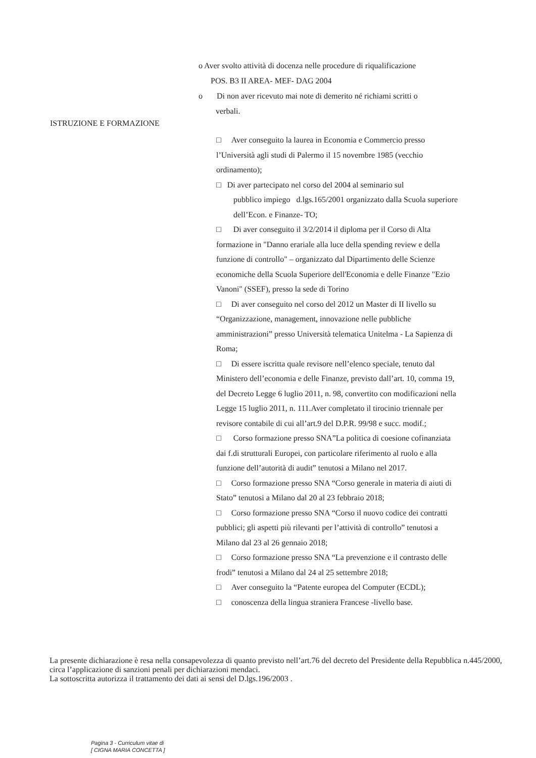o Aver svolto attività di docenza nelle procedure di riqualificazione
POS. B3 II AREA- MEF- DAG 2004
o Di non aver ricevuto mai note di demerito né richiami scritti o
verbali.
ISTRUZIONE E FORMAZIONE
□ Aver conseguito la laurea in Economia e Commercio presso l’Università agli studi di Palermo il 15 novembre 1985 (vecchio ordinamento);
□ Di aver partecipato nel corso del 2004 al seminario sul
pubblico impiego d.lgs.165/2001 organizzato dalla Scuola superiore dell’Econ. e Finanze- TO;
□ Di aver conseguito il 3/2/2014 il diploma per il Corso di Alta formazione in "Danno erariale alla luce della spending review e della funzione di controllo" – organizzato dal Dipartimento delle Scienze economiche della Scuola Superiore dell'Economia e delle Finanze "Ezio Vanoni" (SSEF), presso la sede di Torino
□ Di aver conseguito nel corso del 2012 un Master di II livello su “Organizzazione, management, innovazione nelle pubbliche amministrazioni” presso Università telematica Unitelma - La Sapienza di Roma;
□ Di essere iscritta quale revisore nell’elenco speciale, tenuto dal Ministero dell’economia e delle Finanze, previsto dall’art. 10, comma 19, del Decreto Legge 6 luglio 2011, n. 98, convertito con modificazioni nella Legge 15 luglio 2011, n. 111.Aver completato il tirocinio triennale per revisore contabile di cui all’art.9 del D.P.R. 99/98 e succ. modif.;
□ Corso formazione presso SNA”La politica di coesione cofinanziata dai f.di strutturali Europei, con particolare riferimento al ruolo e alla funzione dell’autorità di audit” tenutosi a Milano nel 2017.
□ Corso formazione presso SNA “Corso generale in materia di aiuti di Stato” tenutosi a Milano dal 20 al 23 febbraio 2018;
□ Corso formazione presso SNA “Corso il nuovo codice dei contratti pubblici; gli aspetti più rilevanti per l’attività di controllo” tenutosi a Milano dal 23 al 26 gennaio 2018;
□ Corso formazione presso SNA “La prevenzione e il contrasto delle frodi” tenutosi a Milano dal 24 al 25 settembre 2018;
□ Aver conseguito la “Patente europea del Computer (ECDL);
□ conoscenza della lingua straniera Francese -livello base.
La presente dichiarazione è resa nella consapevolezza di quanto previsto nell’art.76 del decreto del Presidente della Repubblica n.445/2000, circa l’applicazione di sanzioni penali per dichiarazioni mendaci.
La sottoscritta autorizza il trattamento dei dati ai sensi del D.lgs.196/2003 .
Pagina 3 - Curriculum vitae di
[ CIGNA MARIA CONCETTA ]